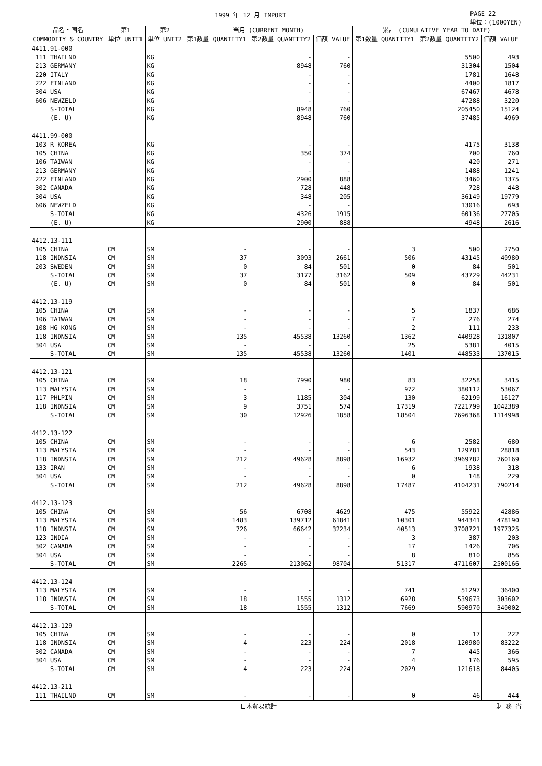1999 年 12 月 IMPORT PAGE 22
単位：(1000YEN)
| 品名・国名 | 第1 | 第2 | 当月 (CURRENT MONTH) | | | 累計 (CUMULATIVE YEAR TO DATE) | | |
| --- | --- | --- | --- | --- | --- | --- | --- | --- |
| COMMODITY & COUNTRY | 単位 UNIT1 | 単位 UNIT2 | 第1数量 QUANTITY1 | 第2数量 QUANTITY2 | 価額 VALUE | 第1数量 QUANTITY1 | 第2数量 QUANTITY2 | 価額 VALUE |
| 4411.91-000 | | | | | | | | |
| 111 THAILND | | KG | | - | - | | 5500 | 493 |
| 213 GERMANY | | KG | | 8948 | 760 | | 31304 | 1504 |
| 220 ITALY | | KG | | - | - | | 1781 | 1648 |
| 222 FINLAND | | KG | | - | - | | 4400 | 1817 |
| 304 USA | | KG | | - | - | | 67467 | 4678 |
| 606 NEWZELD | | KG | | - | - | | 47288 | 3220 |
| S-TOTAL | | KG | | 8948 | 760 | | 205450 | 15124 |
| (E. U) | | KG | | 8948 | 760 | | 37485 | 4969 |
| 4411.99-000 | | | | | | | | |
| 103 R KOREA | | KG | | - | - | | 4175 | 3138 |
| 105 CHINA | | KG | | 350 | 374 | | 700 | 760 |
| 106 TAIWAN | | KG | | - | - | | 420 | 271 |
| 213 GERMANY | | KG | | - | - | | 1488 | 1241 |
| 222 FINLAND | | KG | | 2900 | 888 | | 3460 | 1375 |
| 302 CANADA | | KG | | 728 | 448 | | 728 | 448 |
| 304 USA | | KG | | 348 | 205 | | 36149 | 19779 |
| 606 NEWZELD | | KG | | - | - | | 13016 | 693 |
| S-TOTAL | | KG | | 4326 | 1915 | | 60136 | 27705 |
| (E. U) | | KG | | 2900 | 888 | | 4948 | 2616 |
| 4412.13-111 | | | | | | | | |
| 105 CHINA | CM | SM | - | - | - | 3 | 500 | 2750 |
| 118 INDNSIA | CM | SM | 37 | 3093 | 2661 | 506 | 43145 | 40980 |
| 203 SWEDEN | CM | SM | 0 | 84 | 501 | 0 | 84 | 501 |
| S-TOTAL | CM | SM | 37 | 3177 | 3162 | 509 | 43729 | 44231 |
| (E. U) | CM | SM | 0 | 84 | 501 | 0 | 84 | 501 |
| 4412.13-119 | | | | | | | | |
| 105 CHINA | CM | SM | - | - | - | 5 | 1837 | 686 |
| 106 TAIWAN | CM | SM | - | - | - | 7 | 276 | 274 |
| 108 HG KONG | CM | SM | - | - | - | 2 | 111 | 233 |
| 118 INDNSIA | CM | SM | 135 | 45538 | 13260 | 1362 | 440928 | 131807 |
| 304 USA | CM | SM | - | - | - | 25 | 5381 | 4015 |
| S-TOTAL | CM | SM | 135 | 45538 | 13260 | 1401 | 448533 | 137015 |
| 4412.13-121 | | | | | | | | |
| 105 CHINA | CM | SM | 18 | 7990 | 980 | 83 | 32258 | 3415 |
| 113 MALYSIA | CM | SM | - | - | - | 972 | 380112 | 53067 |
| 117 PHLPIN | CM | SM | 3 | 1185 | 304 | 130 | 62199 | 16127 |
| 118 INDNSIA | CM | SM | 9 | 3751 | 574 | 17319 | 7221799 | 1042389 |
| S-TOTAL | CM | SM | 30 | 12926 | 1858 | 18504 | 7696368 | 1114998 |
| 4412.13-122 | | | | | | | | |
| 105 CHINA | CM | SM | - | - | - | 6 | 2582 | 680 |
| 113 MALYSIA | CM | SM | - | - | - | 543 | 129781 | 28818 |
| 118 INDNSIA | CM | SM | 212 | 49628 | 8898 | 16932 | 3969782 | 760169 |
| 133 IRAN | CM | SM | - | - | - | 6 | 1938 | 318 |
| 304 USA | CM | SM | - | - | - | 0 | 148 | 229 |
| S-TOTAL | CM | SM | 212 | 49628 | 8898 | 17487 | 4104231 | 790214 |
| 4412.13-123 | | | | | | | | |
| 105 CHINA | CM | SM | 56 | 6708 | 4629 | 475 | 55922 | 42886 |
| 113 MALYSIA | CM | SM | 1483 | 139712 | 61841 | 10301 | 944341 | 478190 |
| 118 INDNSIA | CM | SM | 726 | 66642 | 32234 | 40513 | 3708721 | 1977325 |
| 123 INDIA | CM | SM | - | - | - | 3 | 387 | 203 |
| 302 CANADA | CM | SM | - | - | - | 17 | 1426 | 706 |
| 304 USA | CM | SM | - | - | - | 8 | 810 | 856 |
| S-TOTAL | CM | SM | 2265 | 213062 | 98704 | 51317 | 4711607 | 2500166 |
| 4412.13-124 | | | | | | | | |
| 113 MALYSIA | CM | SM | - | - | - | 741 | 51297 | 36400 |
| 118 INDNSIA | CM | SM | 18 | 1555 | 1312 | 6928 | 539673 | 303602 |
| S-TOTAL | CM | SM | 18 | 1555 | 1312 | 7669 | 590970 | 340002 |
| 4412.13-129 | | | | | | | | |
| 105 CHINA | CM | SM | - | - | - | 0 | 17 | 222 |
| 118 INDNSIA | CM | SM | 4 | 223 | 224 | 2018 | 120980 | 83222 |
| 302 CANADA | CM | SM | - | - | - | 7 | 445 | 366 |
| 304 USA | CM | SM | - | - | - | 4 | 176 | 595 |
| S-TOTAL | CM | SM | 4 | 223 | 224 | 2029 | 121618 | 84405 |
| 4412.13-211 | | | | | | | | |
| 111 THAILND | CM | SM | - | - | - | 0 | 46 | 444 |
日本貿易統計 財 務 省